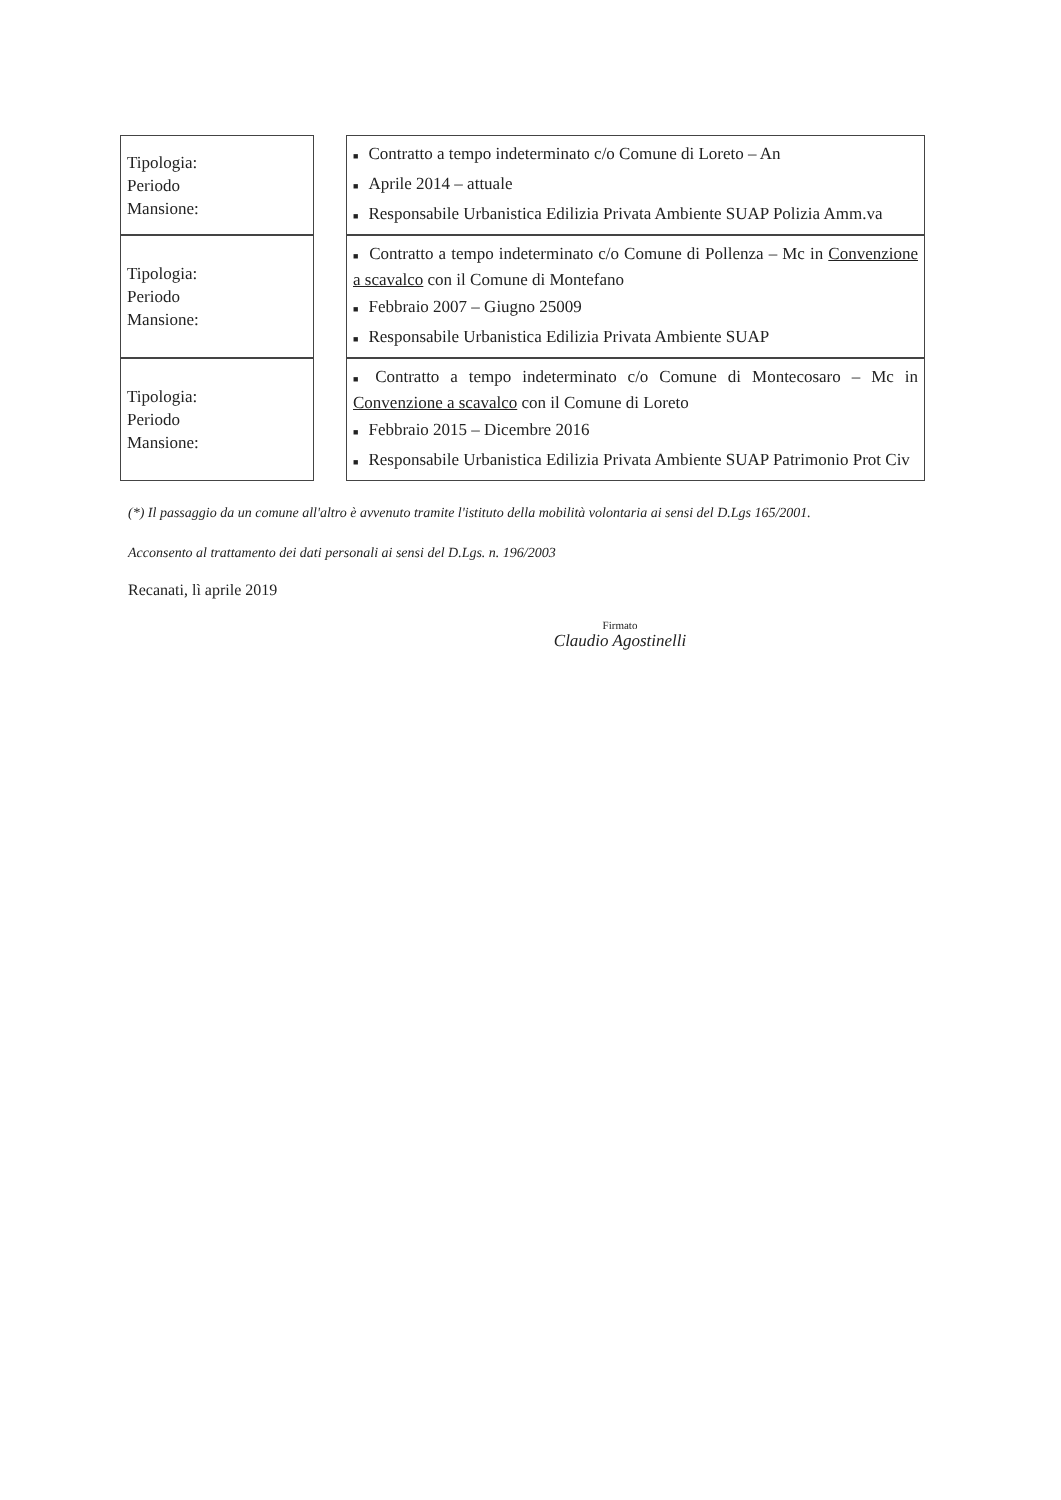| Tipologia: Periodo Mansione: | | ■ Contratto a tempo indeterminato c/o Comune di Loreto – An ■ Aprile 2014 – attuale ■ Responsabile Urbanistica Edilizia Privata Ambiente SUAP Polizia Amm.va |
| Tipologia: Periodo Mansione: | | ■ Contratto a tempo indeterminato c/o Comune di Pollenza – Mc in Convenzione a scavalco con il Comune di Montefano ■ Febbraio 2007 – Giugno 25009 ■ Responsabile Urbanistica Edilizia Privata Ambiente SUAP |
| Tipologia: Periodo Mansione: | | ■ Contratto a tempo indeterminato c/o Comune di Montecosaro – Mc in Convenzione a scavalco con il Comune di Loreto ■ Febbraio 2015 – Dicembre 2016 ■ Responsabile Urbanistica Edilizia Privata Ambiente SUAP Patrimonio Prot Civ |
(*) Il passaggio da un comune all'altro è avvenuto tramite l'istituto della mobilità volontaria ai sensi del D.Lgs 165/2001.
Acconsento al trattamento dei dati personali ai sensi del D.Lgs. n. 196/2003
Recanati, lì aprile 2019
Firmato
Claudio Agostinelli